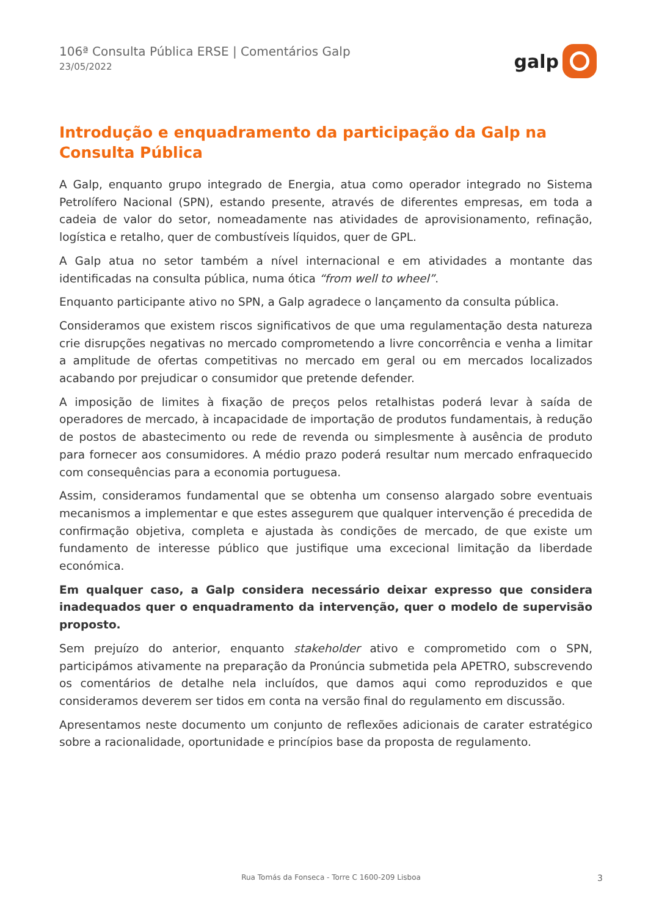106ª Consulta Pública ERSE | Comentários Galp
23/05/2022
galp
Introdução e enquadramento da participação da Galp na Consulta Pública
A Galp, enquanto grupo integrado de Energia, atua como operador integrado no Sistema Petrolífero Nacional (SPN), estando presente, através de diferentes empresas, em toda a cadeia de valor do setor, nomeadamente nas atividades de aprovisionamento, refinação, logística e retalho, quer de combustíveis líquidos, quer de GPL.
A Galp atua no setor também a nível internacional e em atividades a montante das identificadas na consulta pública, numa ótica “from well to wheel”.
Enquanto participante ativo no SPN, a Galp agradece o lançamento da consulta pública.
Consideramos que existem riscos significativos de que uma regulamentação desta natureza crie disrupções negativas no mercado comprometendo a livre concorrência e venha a limitar a amplitude de ofertas competitivas no mercado em geral ou em mercados localizados acabando por prejudicar o consumidor que pretende defender.
A imposição de limites à fixação de preços pelos retalhistas poderá levar à saída de operadores de mercado, à incapacidade de importação de produtos fundamentais, à redução de postos de abastecimento ou rede de revenda ou simplesmente à ausência de produto para fornecer aos consumidores. A médio prazo poderá resultar num mercado enfraquecido com consequências para a economia portuguesa.
Assim, consideramos fundamental que se obtenha um consenso alargado sobre eventuais mecanismos a implementar e que estes assegurem que qualquer intervenção é precedida de confirmação objetiva, completa e ajustada às condições de mercado, de que existe um fundamento de interesse público que justifique uma excecional limitação da liberdade económica.
Em qualquer caso, a Galp considera necessário deixar expresso que considera inadequados quer o enquadramento da intervenção, quer o modelo de supervisão proposto.
Sem prejuízo do anterior, enquanto stakeholder ativo e comprometido com o SPN, participámos ativamente na preparação da Pronúncia submetida pela APETRO, subscrevendo os comentários de detalhe nela incluídos, que damos aqui como reproduzidos e que consideramos deverem ser tidos em conta na versão final do regulamento em discussão.
Apresentamos neste documento um conjunto de reflexões adicionais de carater estratégico sobre a racionalidade, oportunidade e princípios base da proposta de regulamento.
Rua Tomás da Fonseca - Torre C 1600-209 Lisboa 3